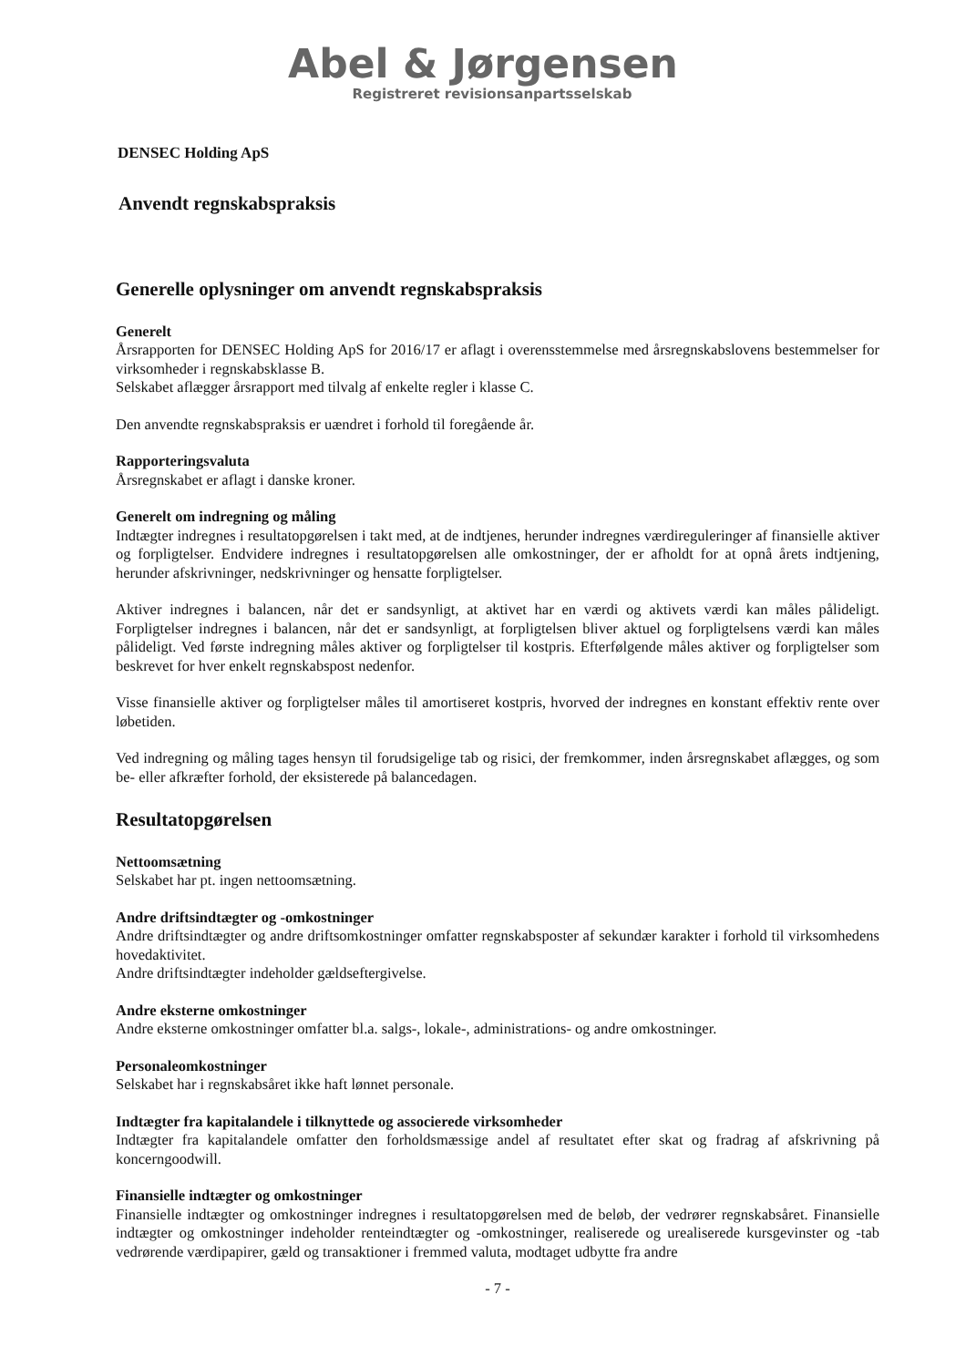Abel & Jørgensen
Registreret revisionsanpartsselskab
DENSEC Holding ApS
Anvendt regnskabspraksis
Generelle oplysninger om anvendt regnskabspraksis
Generelt
Årsrapporten for DENSEC Holding ApS for 2016/17 er aflagt i overensstemmelse med årsregnskabslovens bestemmelser for virksomheder i regnskabsklasse B.
Selskabet aflægger årsrapport med tilvalg af enkelte regler i klasse C.
Den anvendte regnskabspraksis er uændret i forhold til foregående år.
Rapporteringsvaluta
Årsregnskabet er aflagt i danske kroner.
Generelt om indregning og måling
Indtægter indregnes i resultatopgørelsen i takt med, at de indtjenes, herunder indregnes værdireguleringer af finansielle aktiver og forpligtelser. Endvidere indregnes i resultatopgørelsen alle omkostninger, der er afholdt for at opnå årets indtjening, herunder afskrivninger, nedskrivninger og hensatte forpligtelser.
Aktiver indregnes i balancen, når det er sandsynligt, at aktivet har en værdi og aktivets værdi kan måles pålideligt. Forpligtelser indregnes i balancen, når det er sandsynligt, at forpligtelsen bliver aktuel og forpligtelsens værdi kan måles pålideligt. Ved første indregning måles aktiver og forpligtelser til kostpris. Efterfølgende måles aktiver og forpligtelser som beskrevet for hver enkelt regnskabspost nedenfor.
Visse finansielle aktiver og forpligtelser måles til amortiseret kostpris, hvorved der indregnes en konstant effektiv rente over løbetiden.
Ved indregning og måling tages hensyn til forudsigelige tab og risici, der fremkommer, inden årsregnskabet aflægges, og som be- eller afkræfter forhold, der eksisterede på balancedagen.
Resultatopgørelsen
Nettoomsætning
Selskabet har pt. ingen nettoomsætning.
Andre driftsindtægter og -omkostninger
Andre driftsindtægter og andre driftsomkostninger omfatter regnskabsposter af sekundær karakter i forhold til virksomhedens hovedaktivitet.
Andre driftsindtægter indeholder gældseftergivelse.
Andre eksterne omkostninger
Andre eksterne omkostninger omfatter bl.a. salgs-, lokale-, administrations- og andre omkostninger.
Personaleomkostninger
Selskabet har i regnskabsåret ikke haft lønnet personale.
Indtægter fra kapitalandele i tilknyttede og associerede virksomheder
Indtægter fra kapitalandele omfatter den forholdsmæssige andel af resultatet efter skat og fradrag af afskrivning på koncerngoodwill.
Finansielle indtægter og omkostninger
Finansielle indtægter og omkostninger indregnes i resultatopgørelsen med de beløb, der vedrører regnskabsåret. Finansielle indtægter og omkostninger indeholder renteindtægter og -omkostninger, realiserede og urealiserede kursgevinster og -tab vedrørende værdipapirer, gæld og transaktioner i fremmed valuta, modtaget udbytte fra andre
- 7 -